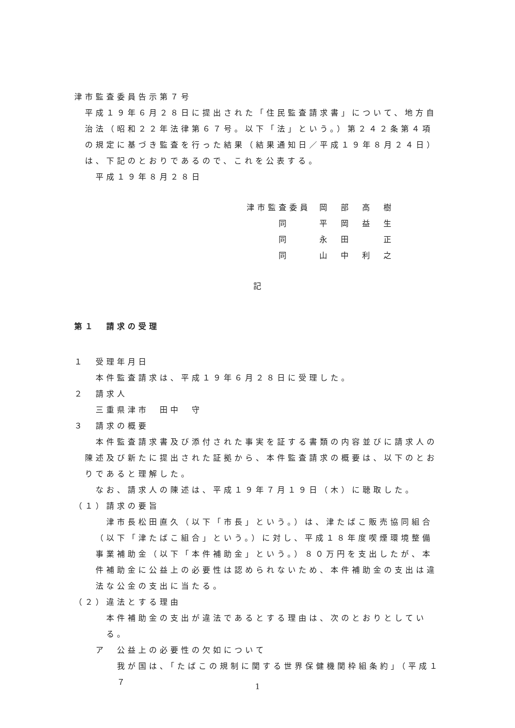津市監査委員告示第７号
平成１９年６月２８日に提出された「住民監査請求書」について、地方自治法（昭和２２年法律第６７号。以下「法」という。）第２４２条第４項の規定に基づき監査を行った結果（結果通知日／平成１９年８月２４日）は、下記のとおりであるので、これを公表する。
平成１９年８月２８日
津市監査委員 岡　部　高　樹
　　　同 平　岡　益　生
　　　同 永　田　　　正
　　　同 山　中　利　之
記
第１　請求の受理
１　受理年月日
本件監査請求は、平成１９年６月２８日に受理した。
２　請求人
三重県津市　田中　守
３　請求の概要
本件監査請求書及び添付された事実を証する書類の内容並びに請求人の陳述及び新たに提出された証拠から、本件監査請求の概要は、以下のとおりであると理解した。
なお、請求人の陳述は、平成１９年７月１９日（木）に聴取した。
（１）請求の要旨
津市長松田直久（以下「市長」という。）は、津たばこ販売協同組合（以下「津たばこ組合」という。）に対し、平成１８年度喫煙環境整備事業補助金（以下「本件補助金」という。）８０万円を支出したが、本件補助金に公益上の必要性は認められないため、本件補助金の支出は違法な公金の支出に当たる。
（２）違法とする理由
本件補助金の支出が違法であるとする理由は、次のとおりとしている。
ア　公益上の必要性の欠如について
我が国は、「たばこの規制に関する世界保健機関枠組条約」（平成１７
1